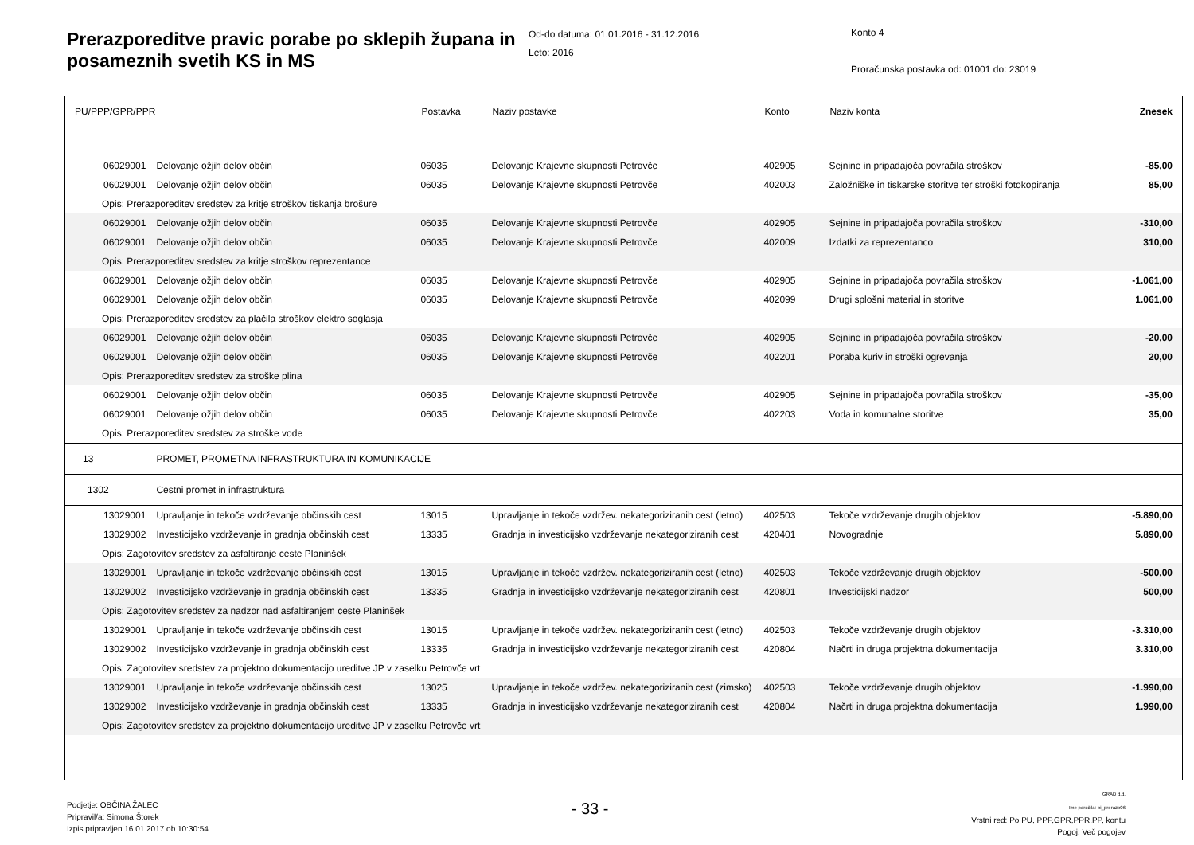Prerazporeditve pravic porabe po sklepih župana in posameznih svetih KS in MS
Od-do datuma: 01.01.2016 - 31.12.2016
Leto: 2016
Konto 4
Proračunska postavka od: 01001 do: 23019
| PU/PPP/GPR/PPR | | Postavka | Naziv postavke | Konto | Naziv konta | Znesek |
| --- | --- | --- | --- | --- | --- | --- |
| 06029001 | Delovanje ožjih delov občin | 06035 | Delovanje Krajevne skupnosti Petrovče | 402905 | Sejnine in pripadajoča povračila stroškov | -85,00 |
| 06029001 | Delovanje ožjih delov občin | 06035 | Delovanje Krajevne skupnosti Petrovče | 402003 | Založniške in tiskarske storitve ter stroški fotokopiranja | 85,00 |
| Opis: Prerazporeditev sredstev za kritje stroškov tiskanja brošure | | | | | | |
| 06029001 | Delovanje ožjih delov občin | 06035 | Delovanje Krajevne skupnosti Petrovče | 402905 | Sejnine in pripadajoča povračila stroškov | -310,00 |
| 06029001 | Delovanje ožjih delov občin | 06035 | Delovanje Krajevne skupnosti Petrovče | 402009 | Izdatki za reprezentanco | 310,00 |
| Opis: Prerazporeditev sredstev za kritje stroškov reprezentance | | | | | | |
| 06029001 | Delovanje ožjih delov občin | 06035 | Delovanje Krajevne skupnosti Petrovče | 402905 | Sejnine in pripadajoča povračila stroškov | -1.061,00 |
| 06029001 | Delovanje ožjih delov občin | 06035 | Delovanje Krajevne skupnosti Petrovče | 402099 | Drugi splošni material in storitve | 1.061,00 |
| Opis: Prerazporeditev sredstev za plačila stroškov elektro soglasja | | | | | | |
| 06029001 | Delovanje ožjih delov občin | 06035 | Delovanje Krajevne skupnosti Petrovče | 402905 | Sejnine in pripadajoča povračila stroškov | -20,00 |
| 06029001 | Delovanje ožjih delov občin | 06035 | Delovanje Krajevne skupnosti Petrovče | 402201 | Poraba kuriv in stroški ogrevanja | 20,00 |
| Opis: Prerazporeditev sredstev za stroške plina | | | | | | |
| 06029001 | Delovanje ožjih delov občin | 06035 | Delovanje Krajevne skupnosti Petrovče | 402905 | Sejnine in pripadajoča povračila stroškov | -35,00 |
| 06029001 | Delovanje ožjih delov občin | 06035 | Delovanje Krajevne skupnosti Petrovče | 402203 | Voda in komunalne storitve | 35,00 |
| Opis: Prerazporeditev sredstev za stroške vode | | | | | | |
| 13 | PROMET, PROMETNA INFRASTRUKTURA IN KOMUNIKACIJE | | | | | |
| 1302 | Cestni promet in infrastruktura | | | | | |
| 13029001 | Upravljanje in tekoče vzdrževanje občinskih cest | 13015 | Upravljanje in tekoče vzdržev. nekategoriziranih cest (letno) | 402503 | Tekoče vzdrževanje drugih objektov | -5.890,00 |
| 13029002 | Investicijsko vzdrževanje in gradnja občinskih cest | 13335 | Gradnja in investicijsko vzdrževanje nekategoriziranih cest | 420401 | Novogradnje | 5.890,00 |
| Opis: Zagotovitev sredstev za asfaltiranje ceste Planinšek | | | | | | |
| 13029001 | Upravljanje in tekoče vzdrževanje občinskih cest | 13015 | Upravljanje in tekoče vzdržev. nekategoriziranih cest (letno) | 402503 | Tekoče vzdrževanje drugih objektov | -500,00 |
| 13029002 | Investicijsko vzdrževanje in gradnja občinskih cest | 13335 | Gradnja in investicijsko vzdrževanje nekategoriziranih cest | 420801 | Investicijski nadzor | 500,00 |
| Opis: Zagotovitev sredstev za nadzor nad asfaltiranjem ceste Planinšek | | | | | | |
| 13029001 | Upravljanje in tekoče vzdrževanje občinskih cest | 13015 | Upravljanje in tekoče vzdržev. nekategoriziranih cest (letno) | 402503 | Tekoče vzdrževanje drugih objektov | -3.310,00 |
| 13029002 | Investicijsko vzdrževanje in gradnja občinskih cest | 13335 | Gradnja in investicijsko vzdrževanje nekategoriziranih cest | 420804 | Načrti in druga projektna dokumentacija | 3.310,00 |
| Opis: Zagotovitev sredstev za projektno dokumentacijo ureditve JP v zaselku Petrovče vrt | | | | | | |
| 13029001 | Upravljanje in tekoče vzdrževanje občinskih cest | 13025 | Upravljanje in tekoče vzdržev. nekategoriziranih cest (zimsko) | 402503 | Tekoče vzdrževanje drugih objektov | -1.990,00 |
| 13029002 | Investicijsko vzdrževanje in gradnja občinskih cest | 13335 | Gradnja in investicijsko vzdrževanje nekategoriziranih cest | 420804 | Načrti in druga projektna dokumentacija | 1.990,00 |
| Opis: Zagotovitev sredstev za projektno dokumentacijo ureditve JP v zaselku Petrovče vrt | | | | | | |
Podjetje: OBČINA ŽALEC
Pripravil/a: Simona Štorek
Izpis pripravljen 16.01.2017 ob 10:30:54
- 33 -
GRAD d.d.
Ime poročila: bi_prerazp06
Vrstni red: Po PU, PPP,GPR,PPR,PP, kontu
Pogoj: Več pogojev